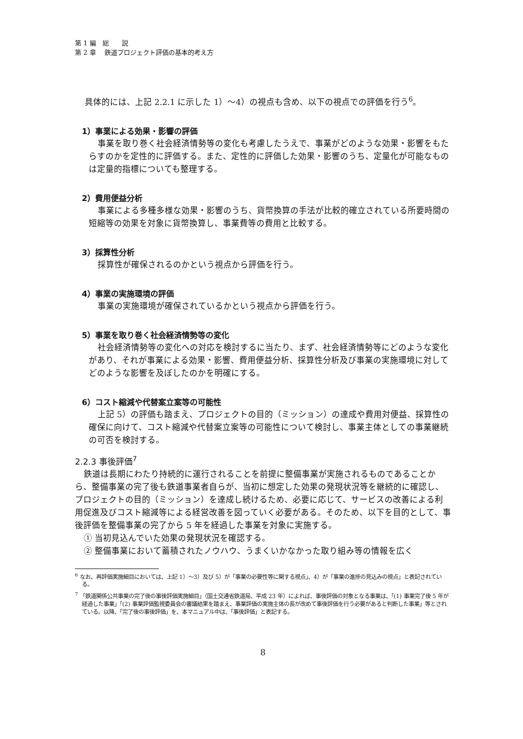第 1 編　総　　説
第 2 章　 鉄道プロジェクト評価の基本的考え方
具体的には、上記 2.2.1 に示した 1）～4）の視点も含め、以下の視点での評価を行う<sup>6</sup>。
1）事業による効果・影響の評価
事業を取り巻く社会経済情勢等の変化も考慮したうえで、事業がどのような効果・影響をもたらすのかを定性的に評価する。また、定性的に評価した効果・影響のうち、定量化が可能なものは定量的指標についても整理する。
2）費用便益分析
事業による多種多様な効果・影響のうち、貨幣換算の手法が比較的確立されている所要時間の短縮等の効果を対象に貨幣換算し、事業費等の費用と比較する。
3）採算性分析
採算性が確保されるのかという視点から評価を行う。
4）事業の実施環境の評価
事業の実施環境が確保されているかという視点から評価を行う。
5）事業を取り巻く社会経済情勢等の変化
社会経済情勢等の変化への対応を検討するに当たり、まず、社会経済情勢等にどのような変化があり、それが事業による効果・影響、費用便益分析、採算性分析及び事業の実施環境に対してどのような影響を及ぼしたのかを明確にする。
6）コスト縮減や代替案立案等の可能性
上記 5）の評価も踏まえ、プロジェクトの目的（ミッション）の達成や費用対便益、採算性の確保に向けて、コスト縮減や代替案立案等の可能性について検討し、事業主体としての事業継続の可否を検討する。
2.2.3 事後評価<sup>7</sup>
鉄道は長期にわたり持続的に運行されることを前提に整備事業が実施されるものであることから、整備事業の完了後も鉄道事業者自らが、当初に想定した効果の発現状況等を継続的に確認し、プロジェクトの目的（ミッション）を達成し続けるため、必要に応じて、サービスの改善による利用促進及びコスト縮減等による経営改善を図っていく必要がある。そのため、以下を目的として、事後評価を整備事業の完了から 5 年を経過した事業を対象に実施する。
① 当初見込んでいた効果の発現状況を確認する。
② 整備事業において蓄積されたノウハウ、うまくいかなかった取り組み等の情報を広く
<sup>6</sup> なお、再評価実施細目においては、上記 1）～3）及び 5）が「事業の必要性等に関する視点」、4）が「事業の進捗の見込みの視点」と表記されている。
<sup>7</sup> 「鉄道関係公共事業の完了後の事後評価実施細目」（国土交通省鉄道局、平成 23 年）によれば、事後評価の対象となる事業は、「(1) 事業完了後 5 年が経過した事業」「(2) 事業評価監視委員会の審議結果を踏まえ、事業評価の実施主体の長が改めて事後評価を行う必要があると判断した事業」等とされている。以降、「完了後の事後評価」を、本マニュアル中は、「事後評価」と表記する。
8